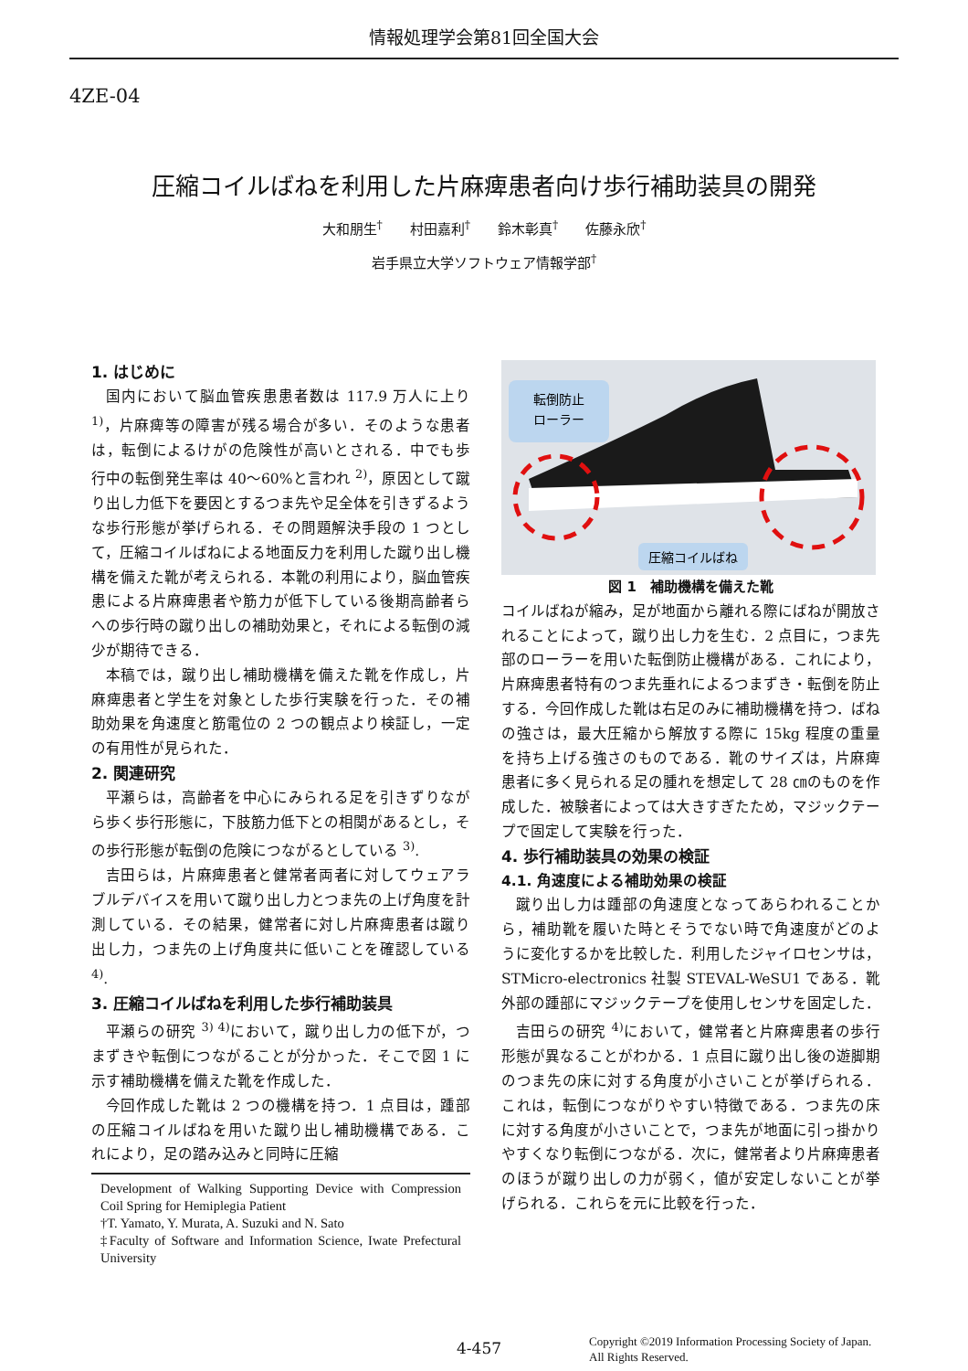情報処理学会第81回全国大会
4ZE-04
圧縮コイルばねを利用した片麻痺患者向け歩行補助装具の開発
大和朋生<sup>†</sup>　　村田嘉利<sup>†</sup>　　鈴木彰真<sup>†</sup>　　佐藤永欣<sup>†</sup>
岩手県立大学ソフトウェア情報学部<sup>†</sup>
1. はじめに
国内において脳血管疾患患者数は 117.9 万人に上り <sup>1)</sup>，片麻痺等の障害が残る場合が多い．そのような患者は，転倒によるけがの危険性が高いとされる．中でも歩行中の転倒発生率は 40～60%と言われ <sup>2)</sup>，原因として蹴り出し力低下を要因とするつま先や足全体を引きずるような歩行形態が挙げられる．その問題解決手段の 1 つとして，圧縮コイルばねによる地面反力を利用した蹴り出し機構を備えた靴が考えられる．本靴の利用により，脳血管疾患による片麻痺患者や筋力が低下している後期高齢者らへの歩行時の蹴り出しの補助効果と，それによる転倒の減少が期待できる．
本稿では，蹴り出し補助機構を備えた靴を作成し，片麻痺患者と学生を対象とした歩行実験を行った．その補助効果を角速度と筋電位の 2 つの観点より検証し，一定の有用性が見られた．
2. 関連研究
平瀬らは，高齢者を中心にみられる足を引きずりながら歩く歩行形態に，下肢筋力低下との相関があるとし，その歩行形態が転倒の危険につながるとしている <sup>3)</sup>.
吉田らは，片麻痺患者と健常者両者に対してウェアラブルデバイスを用いて蹴り出し力とつま先の上げ角度を計測している．その結果，健常者に対し片麻痺患者は蹴り出し力，つま先の上げ角度共に低いことを確認している <sup>4)</sup>.
3. 圧縮コイルばねを利用した歩行補助装具
平瀬らの研究 <sup>3) 4)</sup>において，蹴り出し力の低下が，つまずきや転倒につながることが分かった．そこで図 1 に示す補助機構を備えた靴を作成した．
今回作成した靴は 2 つの機構を持つ．1 点目は，踵部の圧縮コイルばねを用いた蹴り出し補助機構である．これにより，足の踏み込みと同時に圧縮
Development of Walking Supporting Device with Compression Coil Spring for Hemiplegia Patient
†T. Yamato, Y. Murata, A. Suzuki and N. Sato
‡Faculty of Software and Information Science, Iwate Prefectural University
転倒防止
ローラー
圧縮コイルばね
図 1　補助機構を備えた靴
コイルばねが縮み，足が地面から離れる際にばねが開放されることによって，蹴り出し力を生む．2 点目に，つま先部のローラーを用いた転倒防止機構がある．これにより，片麻痺患者特有のつま先垂れによるつまずき・転倒を防止する．今回作成した靴は右足のみに補助機構を持つ．ばねの強さは，最大圧縮から解放する際に 15kg 程度の重量を持ち上げる強さのものである．靴のサイズは，片麻痺患者に多く見られる足の腫れを想定して 28 ㎝のものを作成した．被験者によっては大きすぎたため，マジックテープで固定して実験を行った．
4. 歩行補助装具の効果の検証
4.1. 角速度による補助効果の検証
蹴り出し力は踵部の角速度となってあらわれることから，補助靴を履いた時とそうでない時で角速度がどのように変化するかを比較した．利用したジャイロセンサは，STMicro-electronics 社製 STEVAL-WeSU1 である．靴外部の踵部にマジックテープを使用しセンサを固定した．
吉田らの研究 <sup>4)</sup>において，健常者と片麻痺患者の歩行形態が異なることがわかる．1 点目に蹴り出し後の遊脚期のつま先の床に対する角度が小さいことが挙げられる．これは，転倒につながりやすい特徴である．つま先の床に対する角度が小さいことで，つま先が地面に引っ掛かりやすくなり転倒につながる．次に，健常者より片麻痺患者のほうが蹴り出しの力が弱く，値が安定しないことが挙げられる．これらを元に比較を行った．
4-457 Copyright ©2019 Information Processing Society of Japan.
All Rights Reserved.